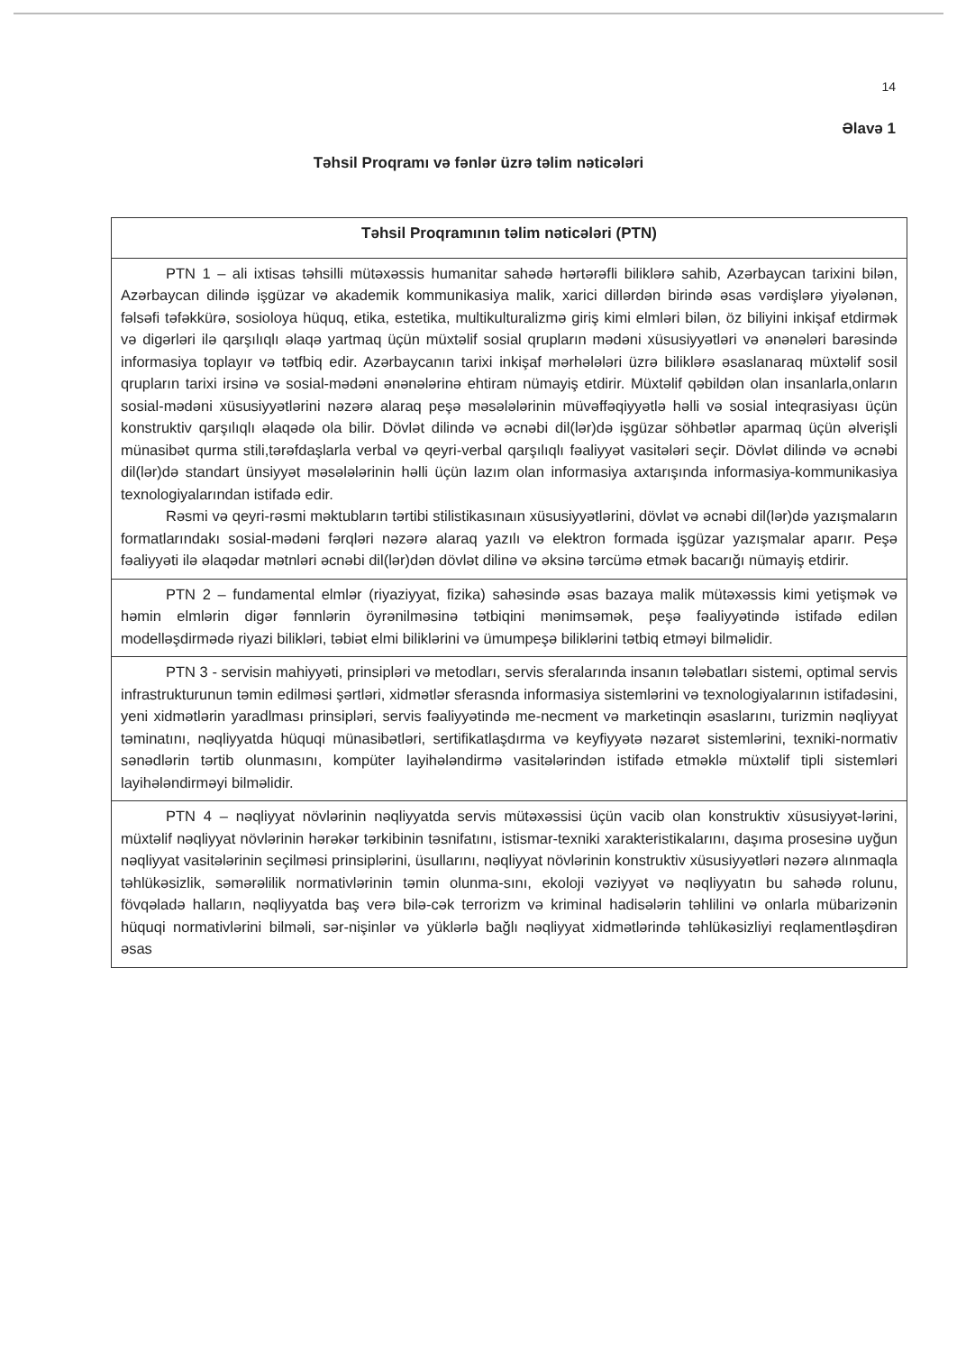14
Əlavə 1
Təhsil Proqramı və fənlər üzrə təlim nəticələri
| Təhsil Proqramının təlim nəticələri (PTN) |
| --- |
| PTN 1 – ali ixtisas təhsilli mütəxəssis humanitar sahədə hərtərəfli biliklərə sahib, Azərbaycan tarixini bilən, Azərbaycan dilində işgüzar və akademik kommunikasiya malik, xarici dillərdən birində əsas vərdişlərə yiyələnən, fəlsəfi təfəkkürə, sosioloya hüquq, etika, estetika, multikulturalizmə giriş kimi elmləri bilən, öz biliyini inkişaf etdirmək və digərləri ilə qarşılıqlı əlaqə yartmaq üçün müxtəlif sosial qrupların mədəni xüsusiyyətləri və ənənələri barəsində informasiya toplayır və tətfbiq edir. Azərbaycanın tarixi inkişaf mərhələləri üzrə biliklərə əsaslanaraq müxtəlif sosil qrupların tarixi irsinə və sosial-mədəni ənənələrinə ehtiram nümayiş etdirir. Müxtəlif qəbildən olan insanlarla,onların sosial-mədəni xüsusiyyətlərini nəzərə alaraq peşə məsələlərinin müvəffəqiyyətlə həlli və sosial inteqrasiyası üçün konstruktiv qarşılıqlı əlaqədə ola bilir. Dövlət dilində və əcnəbi dil(lər)də işgüzar söhbətlər aparmaq üçün əlverişli münasibət qurma stili,tərəfdaşlarla verbal və qeyri-verbal qarşılıqlı fəaliyyət vasitələri seçir. Dövlət dilində və əcnəbi dil(lər)də standart ünsiyyət məsələlərinin həlli üçün lazım olan informasiya axtarışında informasiya-kommunikasiya texnologiyalarından istifadə edir. Rəsmi və qeyri-rəsmi məktubların tərtibi stilistikasınaın xüsusiyyətlərini, dövlət və əcnəbi dil(lər)də yazışmaların formatlarındakı sosial-mədəni fərqləri nəzərə alaraq yazılı və elektron formada işgüzar yazışmalar aparır. Peşə fəaliyyəti ilə əlaqədar mətnləri əcnəbi dil(lər)dən dövlət dilinə və əksinə tərcümə etmək bacarığı nümayiş etdirir. |
| PTN 2 – fundamental elmlər (riyaziyyat, fizika) sahəsində əsas bazaya malik mütəxəssis kimi yetişmək və həmin elmlərin digər fənnlərin öyrənilməsinə tətbiqini mənimsəmək, peşə fəaliyyətində istifadə edilən modelləşdirmədə riyazi bilikləri, təbiət elmi biliklərini və ümumpeşə biliklərini tətbiq etməyi bilməlidir. |
| PTN 3 - servisin mahiyyəti, prinsipləri və metodları, servis sferalarında insanın tələbatları sistemi, optimal servis infrastrukturunun təmin edilməsi şərtləri, xidmətlər sferasnda informasiya sistemlərini və texnologiyalarının istifadəsini, yeni xidmətlərin yaradlması prinsipləri, servis fəaliyyətində me-necment və marketinqin əsaslarını, turizmin nəqliyyat təminatını, nəqliyyatda hüquqi münasibətləri, sertifikatlaşdırma və keyfiyyətə nəzarət sistemlərini, texniki-normativ sənədlərin tərtib olunmasını, kompüter layihələndirmə vasitələrindən istifadə etməklə müxtəlif tipli sistemləri layihələndirməyi bilməlidir. |
| PTN 4 – nəqliyyat növlərinin nəqliyyatda servis mütəxəssisi üçün vacib olan konstruktiv xüsusiyyət-lərini, müxtəlif nəqliyyat növlərinin hərəkər tərkibinin təsnifatını, istismar-texniki xarakteristikalarını, daşıma prosesinə uyğun nəqliyyat vasitələrinin seçilməsi prinsiplərini, üsullarını, nəqliyyat növlərinin konstruktiv xüsusiyyətləri nəzərə alınmaqla təhlükəsizlik, səmərəlilik normativlərinin təmin olunma-sını, ekoloji vəziyyət və nəqliyyatın bu sahədə rolunu, fövqəladə halların, nəqliyyatda baş verə bilə-cək terrorizm və kriminal hadisələrin təhlilini və onlarla mübarizənin hüquqi normativlərini bilməli, sər-nişinlər və yüklərlə bağlı nəqliyyat xidmətlərində təhlükəsizliyi reqlamentləşdirən əsas |